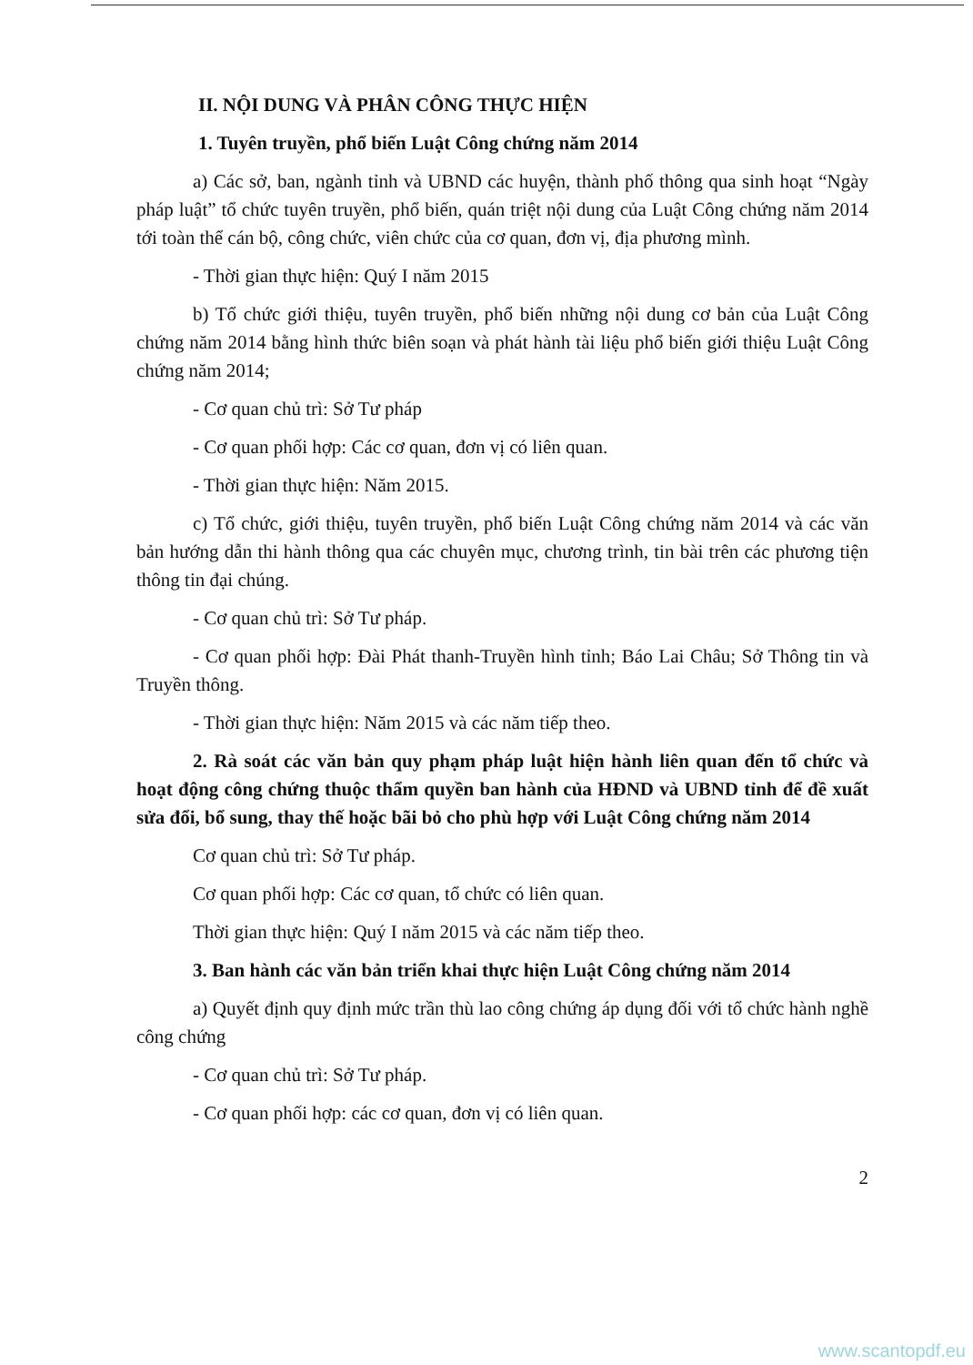II. NỘI DUNG VÀ PHÂN CÔNG THỰC HIỆN
1. Tuyên truyền, phổ biến Luật Công chứng năm 2014
a) Các sở, ban, ngành tỉnh và UBND các huyện, thành phố thông qua sinh hoạt “Ngày pháp luật” tổ chức tuyên truyền, phổ biến, quán triệt nội dung của Luật Công chứng năm 2014 tới toàn thể cán bộ, công chức, viên chức của cơ quan, đơn vị, địa phương mình.
- Thời gian thực hiện: Quý I năm 2015
b) Tổ chức giới thiệu, tuyên truyền, phổ biến những nội dung cơ bản của Luật Công chứng năm 2014 bằng hình thức biên soạn và phát hành tài liệu phổ biến giới thiệu Luật Công chứng năm 2014;
- Cơ quan chủ trì: Sở Tư pháp
- Cơ quan phối hợp: Các cơ quan, đơn vị có liên quan.
- Thời gian thực hiện: Năm 2015.
c) Tổ chức, giới thiệu, tuyên truyền, phổ biến Luật Công chứng năm 2014 và các văn bản hướng dẫn thi hành thông qua các chuyên mục, chương trình, tin bài trên các phương tiện thông tin đại chúng.
- Cơ quan chủ trì: Sở Tư pháp.
- Cơ quan phối hợp: Đài Phát thanh-Truyền hình tỉnh; Báo Lai Châu; Sở Thông tin và Truyền thông.
- Thời gian thực hiện: Năm 2015 và các năm tiếp theo.
2. Rà soát các văn bản quy phạm pháp luật hiện hành liên quan đến tổ chức và hoạt động công chứng thuộc thẩm quyền ban hành của HĐND và UBND tỉnh để đề xuất sửa đổi, bổ sung, thay thế hoặc bãi bỏ cho phù hợp với Luật Công chứng năm 2014
Cơ quan chủ trì: Sở Tư pháp.
Cơ quan phối hợp: Các cơ quan, tổ chức có liên quan.
Thời gian thực hiện: Quý I năm 2015 và các năm tiếp theo.
3. Ban hành các văn bản triển khai thực hiện Luật Công chứng năm 2014
a) Quyết định quy định mức trần thù lao công chứng áp dụng đối với tổ chức hành nghề công chứng
- Cơ quan chủ trì: Sở Tư pháp.
- Cơ quan phối hợp: các cơ quan, đơn vị có liên quan.
2
www.scantopdf.eu